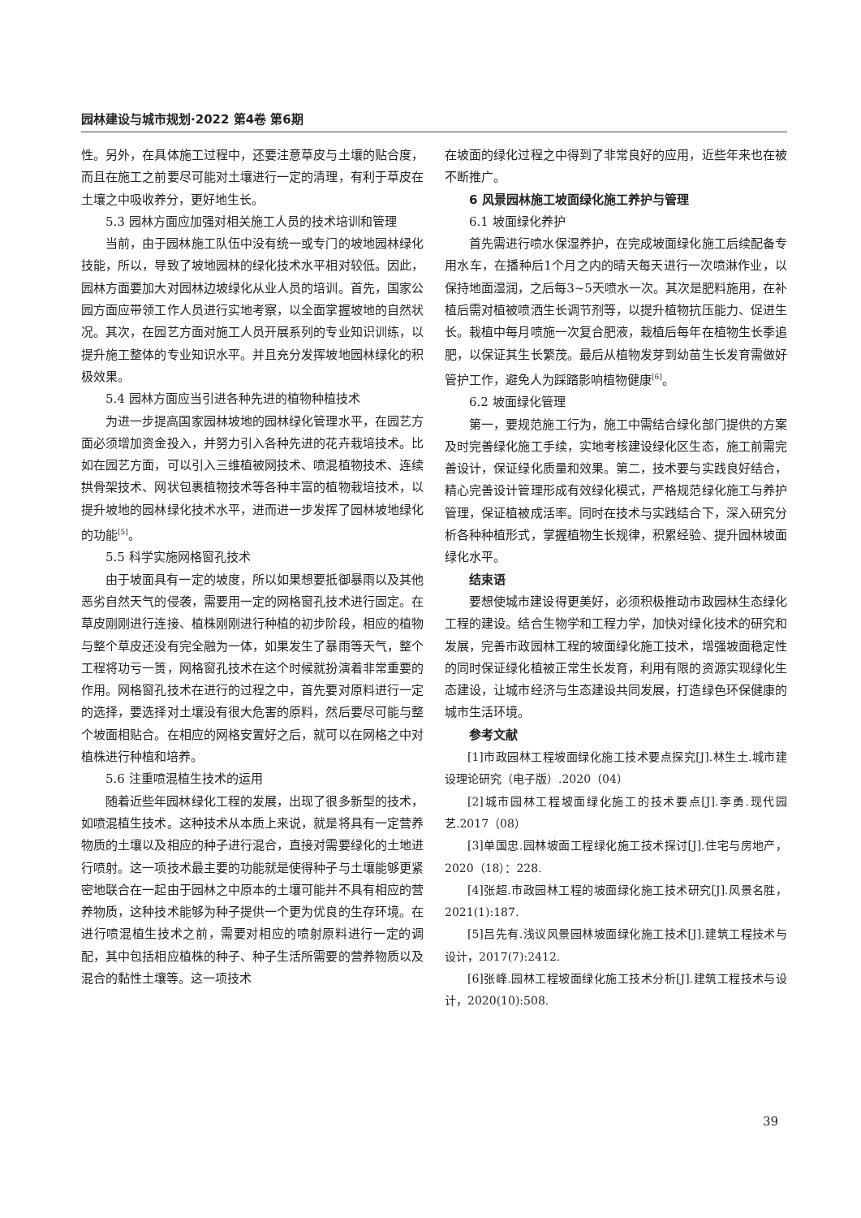园林建设与城市规划·2022 第4卷 第6期
性。另外，在具体施工过程中，还要注意草皮与土壤的贴合度，而且在施工之前要尽可能对土壤进行一定的清理，有利于草皮在土壤之中吸收养分，更好地生长。
5.3 园林方面应加强对相关施工人员的技术培训和管理
当前，由于园林施工队伍中没有统一或专门的坡地园林绿化技能，所以，导致了坡地园林的绿化技术水平相对较低。因此，园林方面要加大对园林边坡绿化从业人员的培训。首先，国家公园方面应带领工作人员进行实地考察，以全面掌握坡地的自然状况。其次，在园艺方面对施工人员开展系列的专业知识训练，以提升施工整体的专业知识水平。并且充分发挥坡地园林绿化的积极效果。
5.4 园林方面应当引进各种先进的植物种植技术
为进一步提高国家园林坡地的园林绿化管理水平，在园艺方面必须增加资金投入，并努力引入各种先进的花卉栽培技术。比如在园艺方面，可以引入三维植被网技术、喷混植物技术、连续拱骨架技术、网状包裹植物技术等各种丰富的植物栽培技术，以提升坡地的园林绿化技术水平，进而进一步发挥了园林坡地绿化的功能<sup>[5]</sup>。
5.5 科学实施网格窗孔技术
由于坡面具有一定的坡度，所以如果想要抵御暴雨以及其他恶劣自然天气的侵袭，需要用一定的网格窗孔技术进行固定。在草皮刚刚进行连接、植株刚刚进行种植的初步阶段，相应的植物与整个草皮还没有完全融为一体，如果发生了暴雨等天气，整个工程将功亏一篑，网格窗孔技术在这个时候就扮演着非常重要的作用。网格窗孔技术在进行的过程之中，首先要对原料进行一定的选择，要选择对土壤没有很大危害的原料，然后要尽可能与整个坡面相贴合。在相应的网格安置好之后，就可以在网格之中对植株进行种植和培养。
5.6 注重喷混植生技术的运用
随着近些年园林绿化工程的发展，出现了很多新型的技术，如喷混植生技术。这种技术从本质上来说，就是将具有一定营养物质的土壤以及相应的种子进行混合，直接对需要绿化的土地进行喷射。这一项技术最主要的功能就是使得种子与土壤能够更紧密地联合在一起由于园林之中原本的土壤可能并不具有相应的营养物质，这种技术能够为种子提供一个更为优良的生存环境。在进行喷混植生技术之前，需要对相应的喷射原料进行一定的调配，其中包括相应植株的种子、种子生活所需要的营养物质以及混合的黏性土壤等。这一项技术
在坡面的绿化过程之中得到了非常良好的应用，近些年来也在被不断推广。
6 风景园林施工坡面绿化施工养护与管理
6.1 坡面绿化养护
首先需进行喷水保湿养护，在完成坡面绿化施工后续配备专用水车，在播种后1个月之内的晴天每天进行一次喷淋作业，以保持地面湿润，之后每3~5天喷水一次。其次是肥料施用，在补植后需对植被喷洒生长调节剂等，以提升植物抗压能力、促进生长。栽植中每月喷施一次复合肥液，栽植后每年在植物生长季追肥，以保证其生长繁茂。最后从植物发芽到幼苗生长发育需做好管护工作，避免人为踩踏影响植物健康<sup>[6]</sup>。
6.2 坡面绿化管理
第一，要规范施工行为，施工中需结合绿化部门提供的方案及时完善绿化施工手续，实地考核建设绿化区生态，施工前需完善设计，保证绿化质量和效果。第二，技术要与实践良好结合，精心完善设计管理形成有效绿化模式，严格规范绿化施工与养护管理，保证植被成活率。同时在技术与实践结合下，深入研究分析各种种植形式，掌握植物生长规律，积累经验、提升园林坡面绿化水平。
结束语
要想使城市建设得更美好，必须积极推动市政园林生态绿化工程的建设。结合生物学和工程力学，加快对绿化技术的研究和发展，完善市政园林工程的坡面绿化施工技术，增强坡面稳定性的同时保证绿化植被正常生长发育，利用有限的资源实现绿化生态建设，让城市经济与生态建设共同发展，打造绿色环保健康的城市生活环境。
参考文献
[1]市政园林工程坡面绿化施工技术要点探究[J].林生土.城市建设理论研究（电子版）.2020（04）
[2]城市园林工程坡面绿化施工的技术要点[J].李勇.现代园艺.2017（08）
[3]单国忠.园林坡面工程绿化施工技术探讨[J].住宅与房地产，2020（18）：228.
[4]张超.市政园林工程的坡面绿化施工技术研究[J].风景名胜，2021(1):187.
[5]吕先有.浅议风景园林坡面绿化施工技术[J].建筑工程技术与设计，2017(7):2412.
[6]张峰.园林工程坡面绿化施工技术分析[J].建筑工程技术与设计，2020(10):508.
39